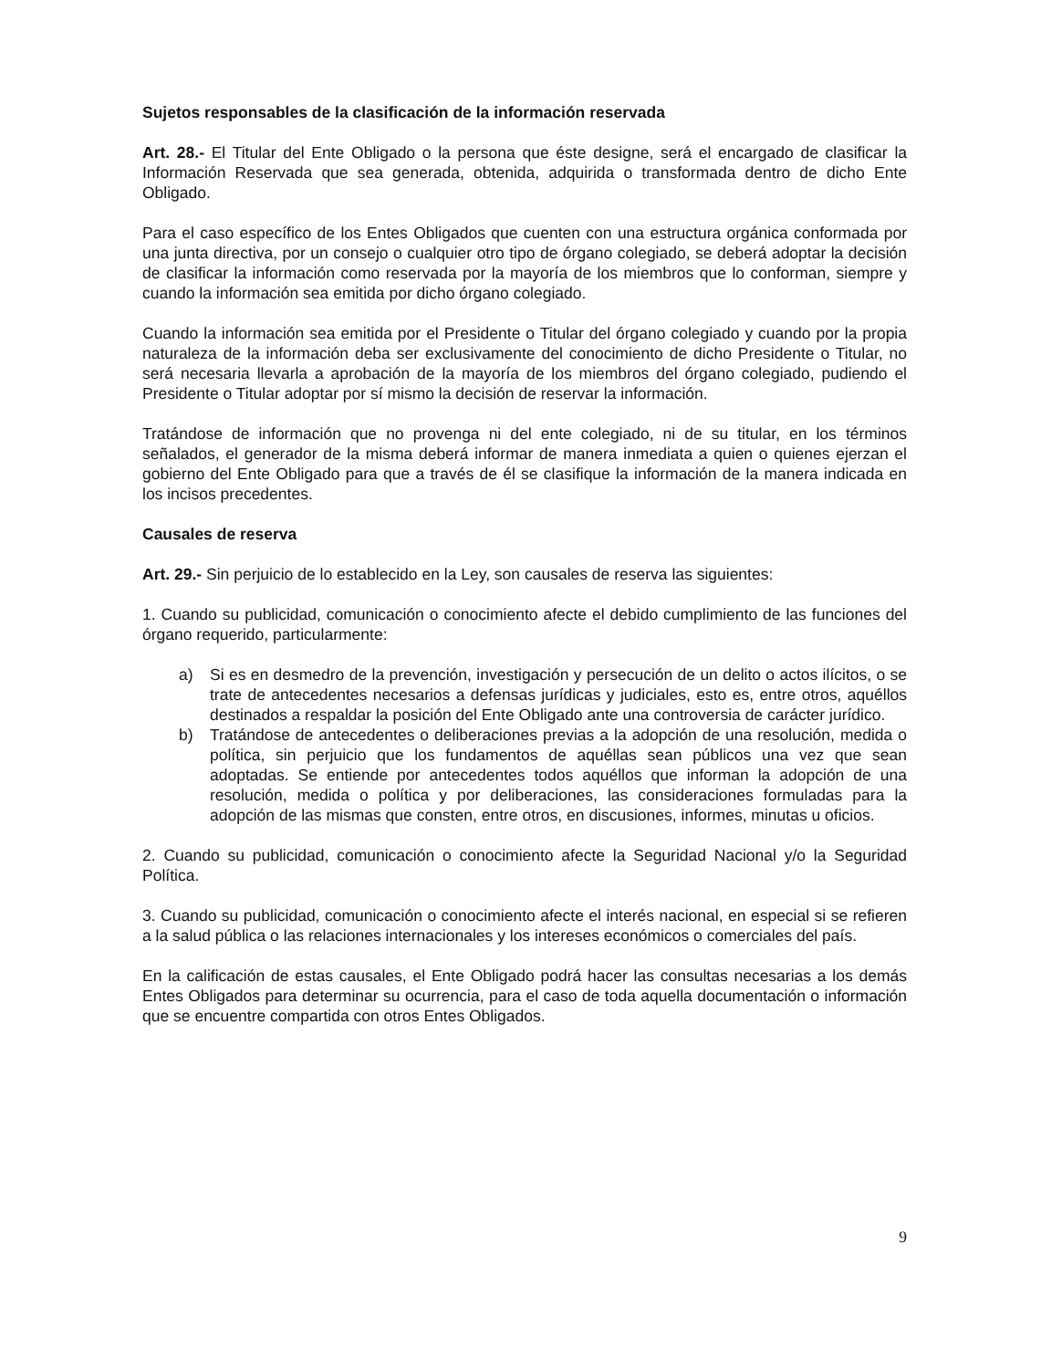Sujetos responsables de la clasificación de la información reservada
Art. 28.- El Titular del Ente Obligado o la persona que éste designe, será el encargado de clasificar la Información Reservada que sea generada, obtenida, adquirida o transformada dentro de dicho Ente Obligado.
Para el caso específico de los Entes Obligados que cuenten con una estructura orgánica conformada por una junta directiva, por un consejo o cualquier otro tipo de órgano colegiado, se deberá adoptar la decisión de clasificar la información como reservada por la mayoría de los miembros que lo conforman, siempre y cuando la información sea emitida por dicho órgano colegiado.
Cuando la información sea emitida por el Presidente o Titular del órgano colegiado y cuando por la propia naturaleza de la información deba ser exclusivamente del conocimiento de dicho Presidente o Titular, no será necesaria llevarla a aprobación de la mayoría de los miembros del órgano colegiado, pudiendo el Presidente o Titular adoptar por sí mismo la decisión de reservar la información.
Tratándose de información que no provenga ni del ente colegiado, ni de su titular, en los términos señalados, el generador de la misma deberá informar de manera inmediata a quien o quienes ejerzan el gobierno del Ente Obligado para que a través de él se clasifique la información de la manera indicada en los incisos precedentes.
Causales de reserva
Art. 29.- Sin perjuicio de lo establecido en la Ley, son causales de reserva las siguientes:
1. Cuando su publicidad, comunicación o conocimiento afecte el debido cumplimiento de las funciones del órgano requerido, particularmente:
a) Si es en desmedro de la prevención, investigación y persecución de un delito o actos ilícitos, o se trate de antecedentes necesarios a defensas jurídicas y judiciales, esto es, entre otros, aquéllos destinados a respaldar la posición del Ente Obligado ante una controversia de carácter jurídico.
b) Tratándose de antecedentes o deliberaciones previas a la adopción de una resolución, medida o política, sin perjuicio que los fundamentos de aquéllas sean públicos una vez que sean adoptadas. Se entiende por antecedentes todos aquéllos que informan la adopción de una resolución, medida o política y por deliberaciones, las consideraciones formuladas para la adopción de las mismas que consten, entre otros, en discusiones, informes, minutas u oficios.
2. Cuando su publicidad, comunicación o conocimiento afecte la Seguridad Nacional y/o la Seguridad Política.
3. Cuando su publicidad, comunicación o conocimiento afecte el interés nacional, en especial si se refieren a la salud pública o las relaciones internacionales y los intereses económicos o comerciales del país.
En la calificación de estas causales, el Ente Obligado podrá hacer las consultas necesarias a los demás Entes Obligados para determinar su ocurrencia, para el caso de toda aquella documentación o información que se encuentre compartida con otros Entes Obligados.
9